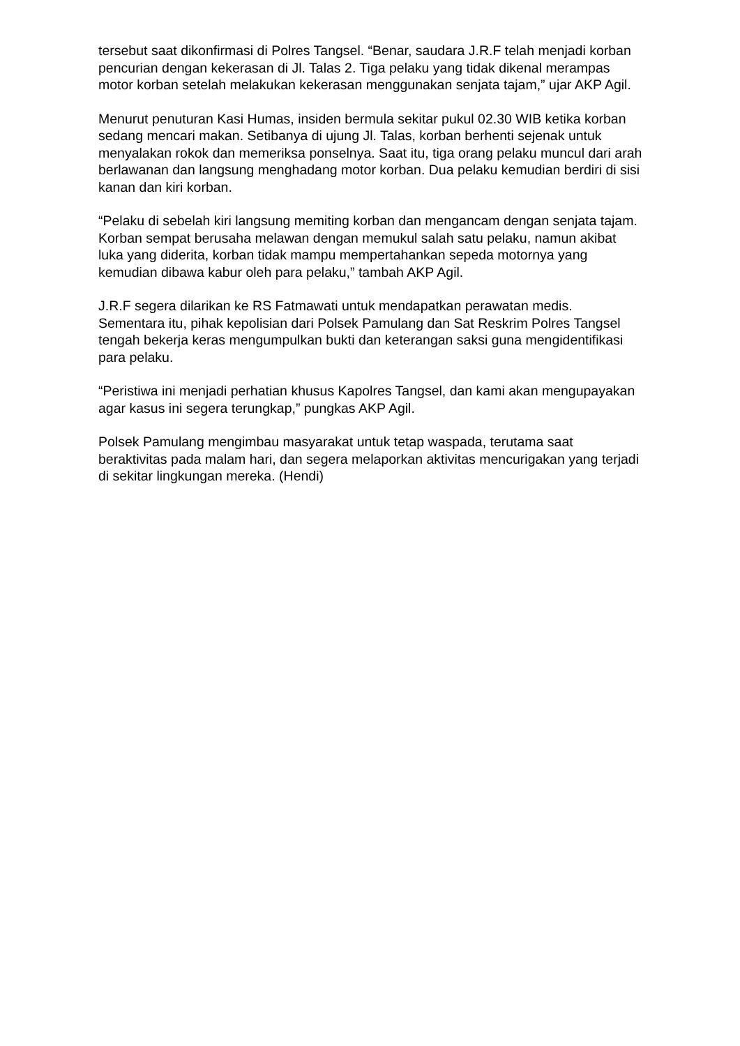tersebut saat dikonfirmasi di Polres Tangsel. “Benar, saudara J.R.F telah menjadi korban pencurian dengan kekerasan di Jl. Talas 2. Tiga pelaku yang tidak dikenal merampas motor korban setelah melakukan kekerasan menggunakan senjata tajam,” ujar AKP Agil.
Menurut penuturan Kasi Humas, insiden bermula sekitar pukul 02.30 WIB ketika korban sedang mencari makan. Setibanya di ujung Jl. Talas, korban berhenti sejenak untuk menyalakan rokok dan memeriksa ponselnya. Saat itu, tiga orang pelaku muncul dari arah berlawanan dan langsung menghadang motor korban. Dua pelaku kemudian berdiri di sisi kanan dan kiri korban.
“Pelaku di sebelah kiri langsung memiting korban dan mengancam dengan senjata tajam. Korban sempat berusaha melawan dengan memukul salah satu pelaku, namun akibat luka yang diderita, korban tidak mampu mempertahankan sepeda motornya yang kemudian dibawa kabur oleh para pelaku,” tambah AKP Agil.
J.R.F segera dilarikan ke RS Fatmawati untuk mendapatkan perawatan medis. Sementara itu, pihak kepolisian dari Polsek Pamulang dan Sat Reskrim Polres Tangsel tengah bekerja keras mengumpulkan bukti dan keterangan saksi guna mengidentifikasi para pelaku.
“Peristiwa ini menjadi perhatian khusus Kapolres Tangsel, dan kami akan mengupayakan agar kasus ini segera terungkap,” pungkas AKP Agil.
Polsek Pamulang mengimbau masyarakat untuk tetap waspada, terutama saat beraktivitas pada malam hari, dan segera melaporkan aktivitas mencurigakan yang terjadi di sekitar lingkungan mereka. (Hendi)